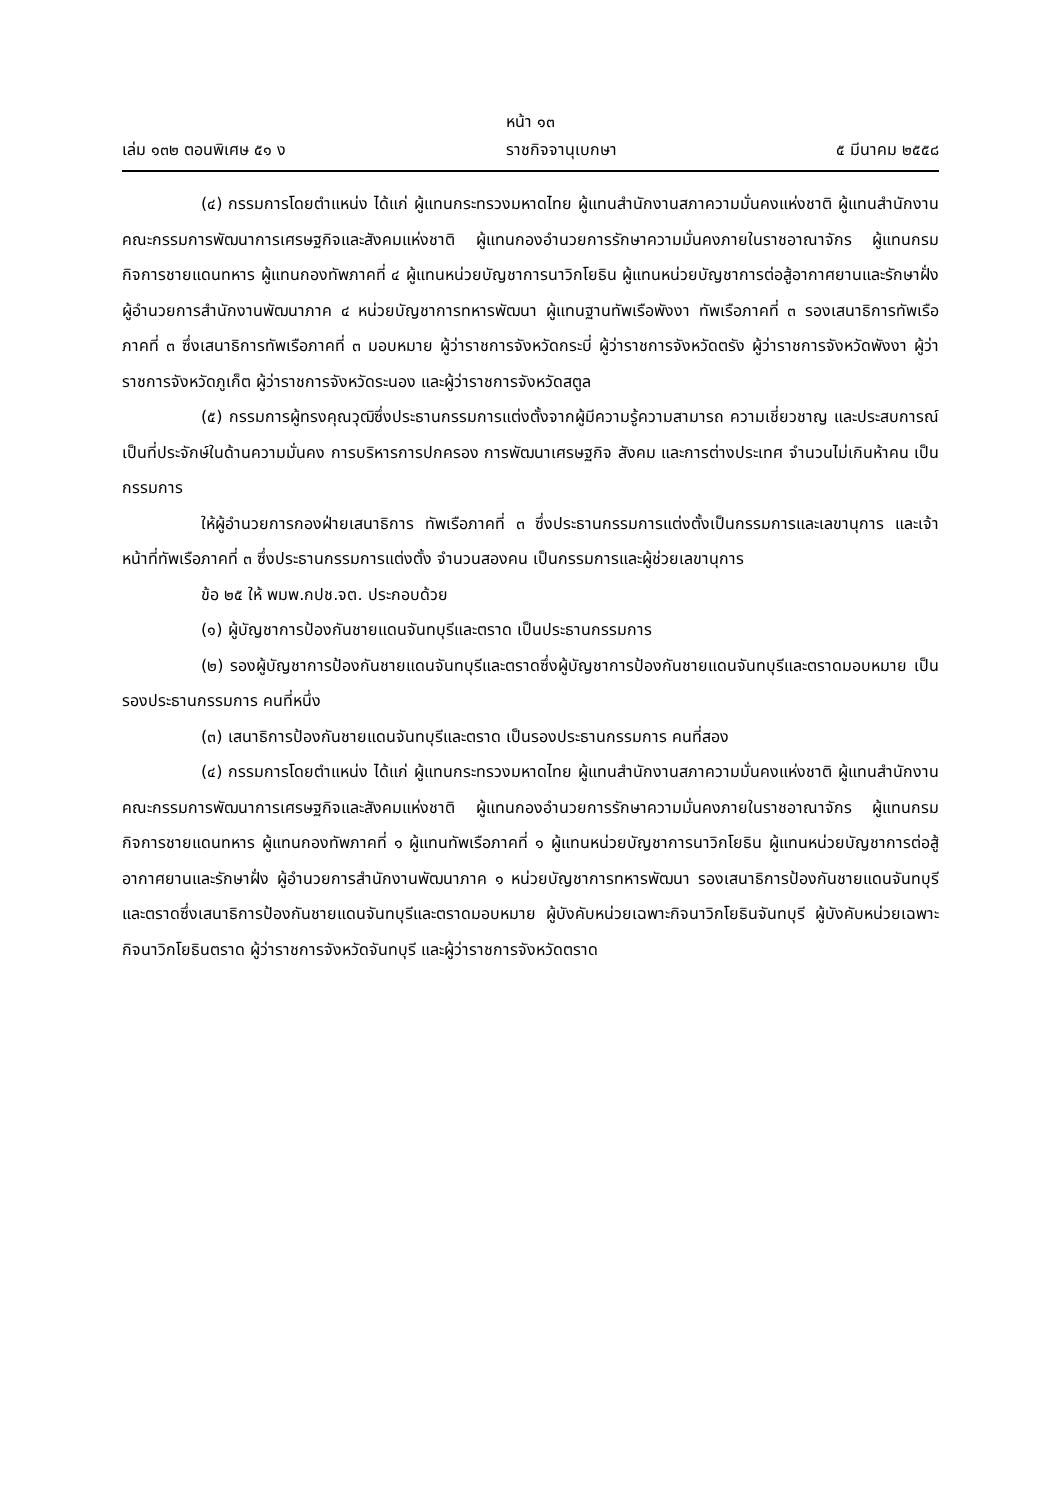หน้า ๑๓
เล่ม ๑๓๒ ตอนพิเศษ ๕๑ ง ราชกิจจานุเบกษา ๕ มีนาคม ๒๕๕๘
(๔) กรรมการโดยตำแหน่ง ได้แก่ ผู้แทนกระทรวงมหาดไทย ผู้แทนสำนักงานสภาความมั่นคงแห่งชาติ ผู้แทนสำนักงานคณะกรรมการพัฒนาการเศรษฐกิจและสังคมแห่งชาติ ผู้แทนกองอำนวยการรักษาความมั่นคงภายในราชอาณาจักร ผู้แทนกรมกิจการชายแดนทหาร ผู้แทนกองทัพภาคที่ ๔ ผู้แทนหน่วยบัญชาการนาวิกโยธิน ผู้แทนหน่วยบัญชาการต่อสู้อากาศยานและรักษาฝั่ง ผู้อำนวยการสำนักงานพัฒนาภาค ๔ หน่วยบัญชาการทหารพัฒนา ผู้แทนฐานทัพเรือพังงา ทัพเรือภาคที่ ๓ รองเสนาธิการทัพเรือภาคที่ ๓ ซึ่งเสนาธิการทัพเรือภาคที่ ๓ มอบหมาย ผู้ว่าราชการจังหวัดกระบี่ ผู้ว่าราชการจังหวัดตรัง ผู้ว่าราชการจังหวัดพังงา ผู้ว่าราชการจังหวัดภูเก็ต ผู้ว่าราชการจังหวัดระนอง และผู้ว่าราชการจังหวัดสตูล
(๕) กรรมการผู้ทรงคุณวุฒิซึ่งประธานกรรมการแต่งตั้งจากผู้มีความรู้ความสามารถ ความเชี่ยวชาญ และประสบการณ์เป็นที่ประจักษ์ในด้านความมั่นคง การบริหารการปกครอง การพัฒนาเศรษฐกิจ สังคม และการต่างประเทศ จำนวนไม่เกินห้าคน เป็นกรรมการ
ให้ผู้อำนวยการกองฝ่ายเสนาธิการ ทัพเรือภาคที่ ๓ ซึ่งประธานกรรมการแต่งตั้งเป็นกรรมการและเลขานุการ และเจ้าหน้าที่ทัพเรือภาคที่ ๓ ซึ่งประธานกรรมการแต่งตั้ง จำนวนสองคน เป็นกรรมการและผู้ช่วยเลขานุการ
ข้อ ๒๕ ให้ พมพ.กปช.จต. ประกอบด้วย
(๑) ผู้บัญชาการป้องกันชายแดนจันทบุรีและตราด เป็นประธานกรรมการ
(๒) รองผู้บัญชาการป้องกันชายแดนจันทบุรีและตราดซึ่งผู้บัญชาการป้องกันชายแดนจันทบุรีและตราดมอบหมาย เป็นรองประธานกรรมการ คนที่หนึ่ง
(๓) เสนาธิการป้องกันชายแดนจันทบุรีและตราด เป็นรองประธานกรรมการ คนที่สอง
(๔) กรรมการโดยตำแหน่ง ได้แก่ ผู้แทนกระทรวงมหาดไทย ผู้แทนสำนักงานสภาความมั่นคงแห่งชาติ ผู้แทนสำนักงานคณะกรรมการพัฒนาการเศรษฐกิจและสังคมแห่งชาติ ผู้แทนกองอำนวยการรักษาความมั่นคงภายในราชอาณาจักร ผู้แทนกรมกิจการชายแดนทหาร ผู้แทนกองทัพภาคที่ ๑ ผู้แทนทัพเรือภาคที่ ๑ ผู้แทนหน่วยบัญชาการนาวิกโยธิน ผู้แทนหน่วยบัญชาการต่อสู้อากาศยานและรักษาฝั่ง ผู้อำนวยการสำนักงานพัฒนาภาค ๑ หน่วยบัญชาการทหารพัฒนา รองเสนาธิการป้องกันชายแดนจันทบุรีและตราดซึ่งเสนาธิการป้องกันชายแดนจันทบุรีและตราดมอบหมาย ผู้บังคับหน่วยเฉพาะกิจนาวิกโยธินจันทบุรี ผู้บังคับหน่วยเฉพาะกิจนาวิกโยธินตราด ผู้ว่าราชการจังหวัดจันทบุรี และผู้ว่าราชการจังหวัดตราด